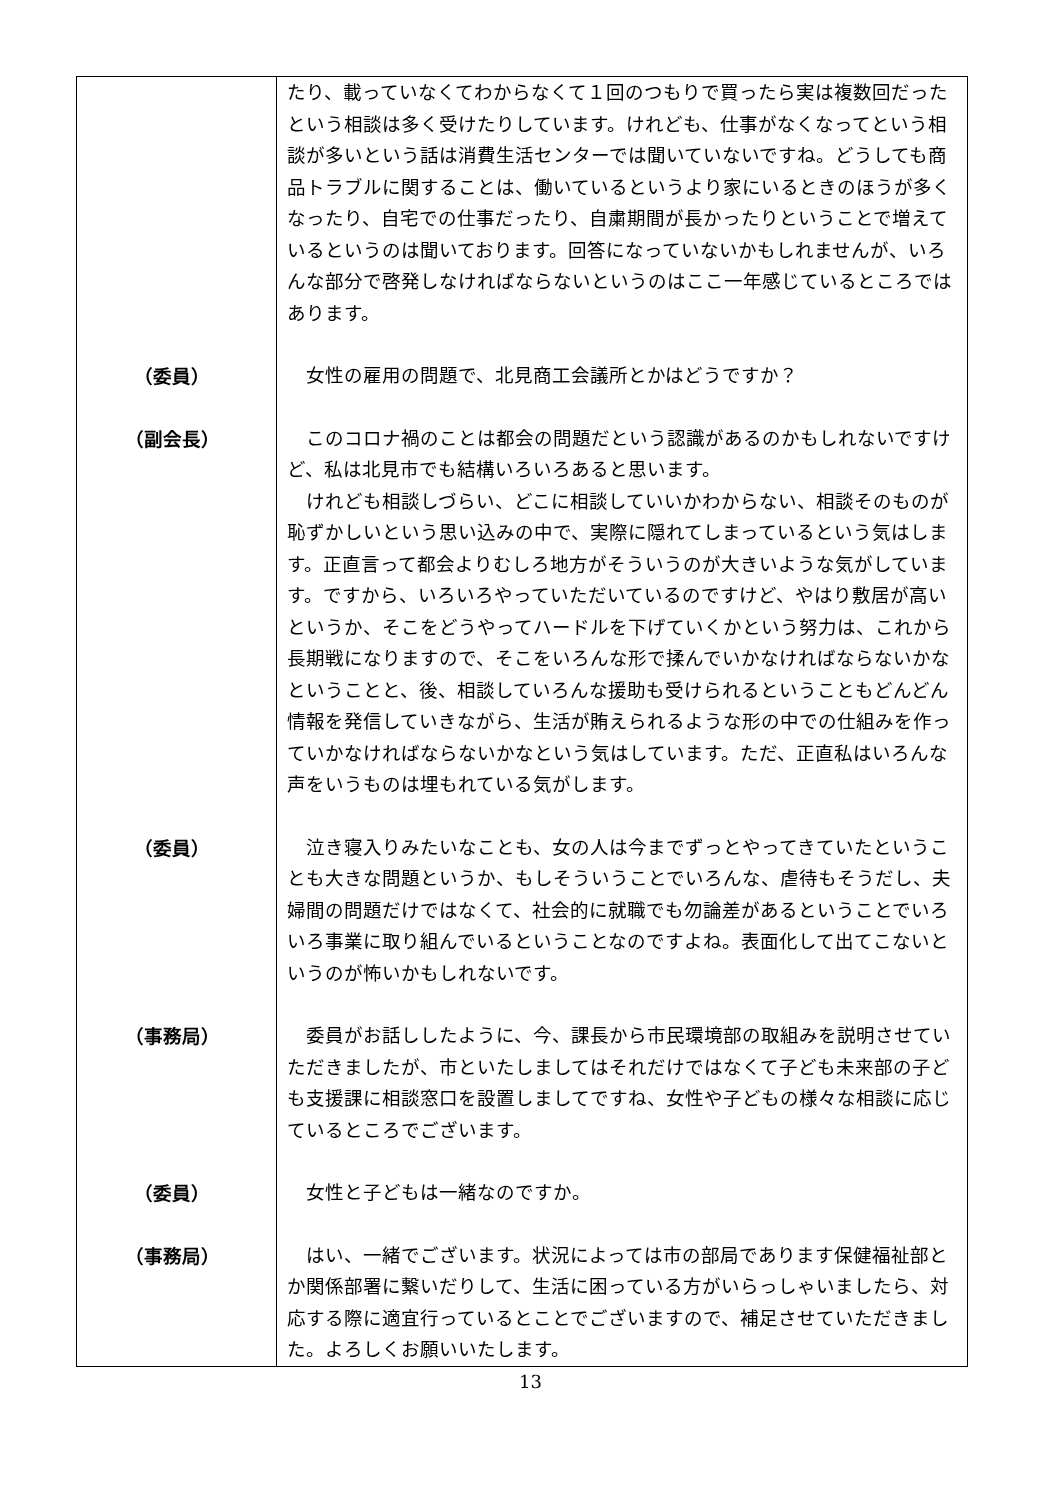| | たり、載っていなくてわからなくて１回のつもりで買ったら実は複数回だったという相談は多く受けたりしています。けれども、仕事がなくなってという相談が多いという話は消費生活センターでは聞いていないですね。どうしても商品トラブルに関することは、働いているというより家にいるときのほうが多くなったり、自宅での仕事だったり、自粛期間が長かったりということで増えているというのは聞いております。回答になっていないかもしれませんが、いろんな部分で啓発しなければならないというのはここ一年感じているところではあります。 |
| （委員） | 女性の雇用の問題で、北見商工会議所とかはどうですか？ |
| （副会長） | このコロナ禍のことは都会の問題だという認識があるのかもしれないですけど、私は北見市でも結構いろいろあると思います。 けれども相談しづらい、どこに相談していいかわからない、相談そのものが恥ずかしいという思い込みの中で、実際に隠れてしまっているという気はします。正直言って都会よりむしろ地方がそういうのが大きいような気がしています。ですから、いろいろやっていただいているのですけど、やはり敷居が高いというか、そこをどうやってハードルを下げていくかという努力は、これから長期戦になりますので、そこをいろんな形で揉んでいかなければならないかなということと、後、相談していろんな援助も受けられるということもどんどん情報を発信していきながら、生活が賄えられるような形の中での仕組みを作っていかなければならないかなという気はしています。ただ、正直私はいろんな声をいうものは埋もれている気がします。 |
| （委員） | 泣き寝入りみたいなことも、女の人は今までずっとやってきていたということも大きな問題というか、もしそういうことでいろんな、虐待もそうだし、夫婦間の問題だけではなくて、社会的に就職でも勿論差があるということでいろいろ事業に取り組んでいるということなのですよね。表面化して出てこないというのが怖いかもしれないです。 |
| （事務局） | 委員がお話ししたように、今、課長から市民環境部の取組みを説明させていただきましたが、市といたしましてはそれだけではなくて子ども未来部の子ども支援課に相談窓口を設置しましてですね、女性や子どもの様々な相談に応じているところでございます。 |
| （委員） | 女性と子どもは一緒なのですか。 |
| （事務局） | はい、一緒でございます。状況によっては市の部局であります保健福祉部とか関係部署に繋いだりして、生活に困っている方がいらっしゃいましたら、対応する際に適宜行っているとことでございますので、補足させていただきました。よろしくお願いいたします。 |
13